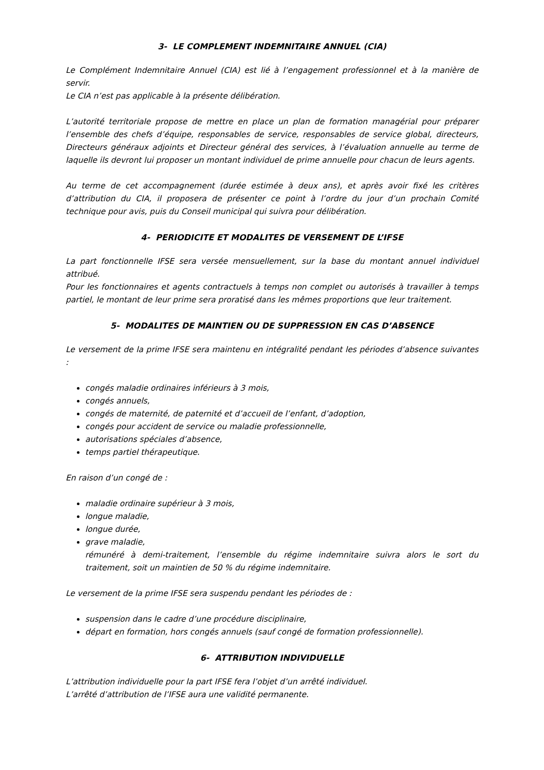3- LE COMPLEMENT INDEMNITAIRE ANNUEL (CIA)
Le Complément Indemnitaire Annuel (CIA) est lié à l’engagement professionnel et à la manière de servir.
Le CIA n’est pas applicable à la présente délibération.
L’autorité territoriale propose de mettre en place un plan de formation managérial pour préparer l’ensemble des chefs d’équipe, responsables de service, responsables de service global, directeurs, Directeurs généraux adjoints et Directeur général des services, à l’évaluation annuelle au terme de laquelle ils devront lui proposer un montant individuel de prime annuelle pour chacun de leurs agents.
Au terme de cet accompagnement (durée estimée à deux ans), et après avoir fixé les critères d’attribution du CIA, il proposera de présenter ce point à l’ordre du jour d’un prochain Comité technique pour avis, puis du Conseil municipal qui suivra pour délibération.
4- PERIODICITE ET MODALITES DE VERSEMENT DE L’IFSE
La part fonctionnelle IFSE sera versée mensuellement, sur la base du montant annuel individuel attribué.
Pour les fonctionnaires et agents contractuels à temps non complet ou autorisés à travailler à temps partiel, le montant de leur prime sera proratisé dans les mêmes proportions que leur traitement.
5- MODALITES DE MAINTIEN OU DE SUPPRESSION EN CAS D’ABSENCE
Le versement de la prime IFSE sera maintenu en intégralité pendant les périodes d’absence suivantes :
congés maladie ordinaires inférieurs à 3 mois,
congés annuels,
congés de maternité, de paternité et d’accueil de l’enfant, d’adoption,
congés pour accident de service ou maladie professionnelle,
autorisations spéciales d’absence,
temps partiel thérapeutique.
En raison d’un congé de :
maladie ordinaire supérieur à 3 mois,
longue maladie,
longue durée,
grave maladie,
rémunéré à demi-traitement, l’ensemble du régime indemnitaire suivra alors le sort du traitement, soit un maintien de 50 % du régime indemnitaire.
Le versement de la prime IFSE sera suspendu pendant les périodes de :
suspension dans le cadre d’une procédure disciplinaire,
départ en formation, hors congés annuels (sauf congé de formation professionnelle).
6- ATTRIBUTION INDIVIDUELLE
L’attribution individuelle pour la part IFSE fera l’objet d’un arrêté individuel.
L’arrêté d’attribution de l’IFSE aura une validité permanente.